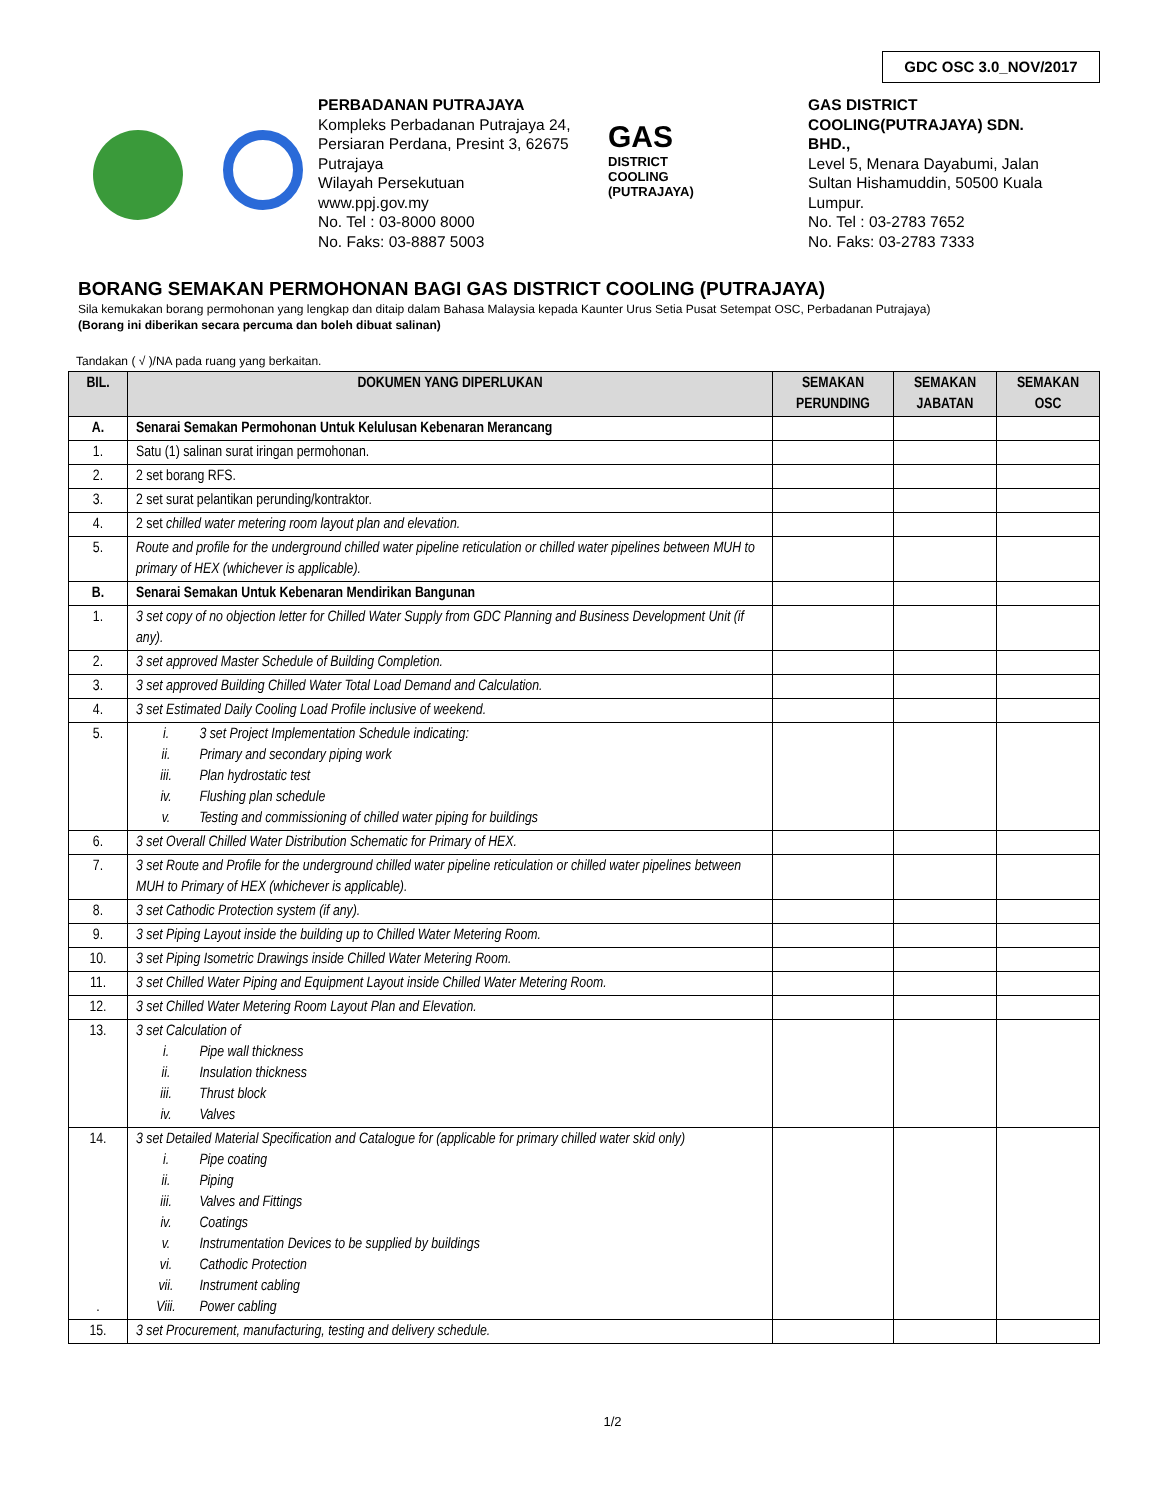GDC OSC 3.0_NOV/2017
PERBADANAN PUTRAJAYA
Kompleks Perbadanan Putrajaya 24, Persiaran Perdana, Presint 3, 62675 Putrajaya
Wilayah Persekutuan
www.ppj.gov.my
No. Tel : 03-8000 8000
No. Faks: 03-8887 5003
GAS
DISTRICT
COOLING
(PUTRAJAYA)
GAS DISTRICT COOLING(PUTRAJAYA) SDN. BHD.,
Level 5, Menara Dayabumi, Jalan Sultan Hishamuddin, 50500 Kuala Lumpur.
No. Tel : 03-2783 7652
No. Faks: 03-2783 7333
BORANG SEMAKAN PERMOHONAN BAGI GAS DISTRICT COOLING (PUTRAJAYA)
Sila kemukakan borang permohonan yang lengkap dan ditaip dalam Bahasa Malaysia kepada Kaunter Urus Setia Pusat Setempat OSC, Perbadanan Putrajaya)
(Borang ini diberikan secara percuma dan boleh dibuat salinan)
Tandakan ( √ )/NA pada ruang yang berkaitan.
| BIL. | DOKUMEN YANG DIPERLUKAN | SEMAKAN PERUNDING | SEMAKAN JABATAN | SEMAKAN OSC |
| --- | --- | --- | --- | --- |
| A. | Senarai Semakan Permohonan Untuk Kelulusan Kebenaran Merancang | | | |
| 1. | Satu (1) salinan surat iringan permohonan. | | | |
| 2. | 2 set borang RFS. | | | |
| 3. | 2 set surat pelantikan perunding/kontraktor. | | | |
| 4. | 2 set chilled water metering room layout plan and elevation. | | | |
| 5. | Route and profile for the underground chilled water pipeline reticulation or chilled water pipelines between MUH to primary of HEX (whichever is applicable). | | | |
| B. | Senarai Semakan Untuk Kebenaran Mendirikan Bangunan | | | |
| 1. | 3 set copy of no objection letter for Chilled Water Supply from GDC Planning and Business Development Unit (if any). | | | |
| 2. | 3 set approved Master Schedule of Building Completion. | | | |
| 3. | 3 set approved Building Chilled Water Total Load Demand and Calculation. | | | |
| 4. | 3 set Estimated Daily Cooling Load Profile inclusive of weekend. | | | |
| 5. | i. 3 set Project Implementation Schedule indicating: ii. Primary and secondary piping work iii. Plan hydrostatic test iv. Flushing plan schedule v. Testing and commissioning of chilled water piping for buildings | | | |
| 6. | 3 set Overall Chilled Water Distribution Schematic for Primary of HEX. | | | |
| 7. | 3 set Route and Profile for the underground chilled water pipeline reticulation or chilled water pipelines between MUH to Primary of HEX (whichever is applicable). | | | |
| 8. | 3 set Cathodic Protection system (if any). | | | |
| 9. | 3 set Piping Layout inside the building up to Chilled Water Metering Room. | | | |
| 10. | 3 set Piping Isometric Drawings inside Chilled Water Metering Room. | | | |
| 11. | 3 set Chilled Water Piping and Equipment Layout inside Chilled Water Metering Room. | | | |
| 12. | 3 set Chilled Water Metering Room Layout Plan and Elevation. | | | |
| 13. | 3 set Calculation of i. Pipe wall thickness ii. Insulation thickness iii. Thrust block iv. Valves | | | |
| 14. . | 3 set Detailed Material Specification and Catalogue for (applicable for primary chilled water skid only) i. Pipe coating ii. Piping iii. Valves and Fittings iv. Coatings v. Instrumentation Devices to be supplied by buildings vi. Cathodic Protection vii. Instrument cabling Viii. Power cabling | | | |
| 15. | 3 set Procurement, manufacturing, testing and delivery schedule. | | | |
1/2